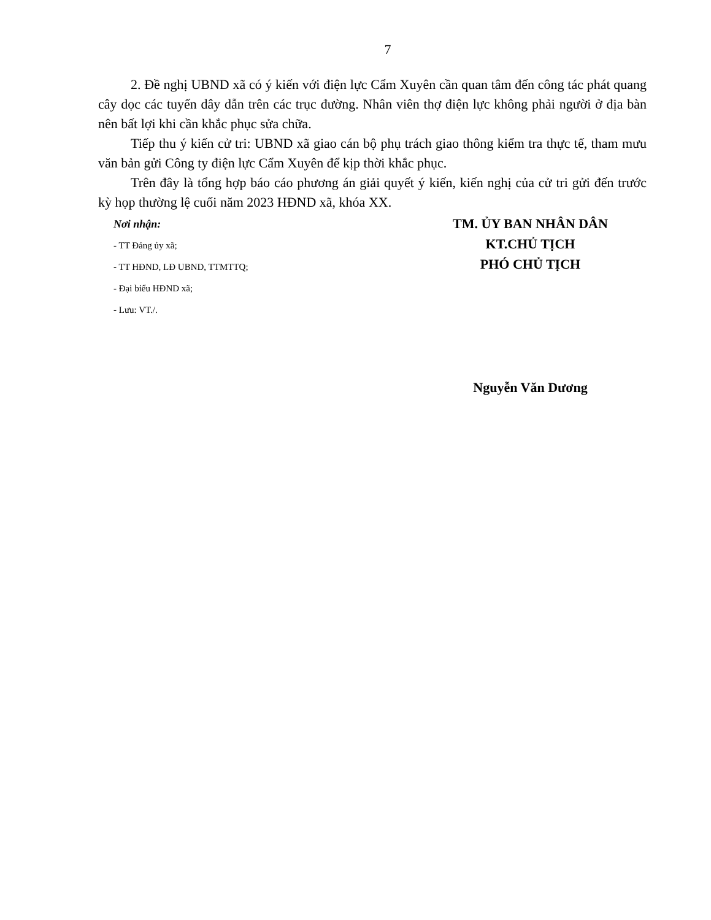7
2. Đề nghị UBND xã có ý kiến với điện lực Cẩm Xuyên cần quan tâm đến công tác phát quang cây dọc các tuyến dây dẫn trên các trục đường. Nhân viên thợ điện lực không phải người ở địa bàn nên bất lợi khi cần khắc phục sửa chữa.
Tiếp thu ý kiến cử tri: UBND xã giao cán bộ phụ trách giao thông kiểm tra thực tế, tham mưu văn bản gửi Công ty điện lực Cẩm Xuyên để kịp thời khắc phục.
Trên đây là tổng hợp báo cáo phương án giải quyết ý kiến, kiến nghị của cử tri gửi đến trước kỳ họp thường lệ cuối năm 2023 HĐND xã, khóa XX.
Nơi nhận:
- TT Đảng ủy xã;
- TT HĐND, LĐ UBND, TTMTTQ;
- Đại biểu HĐND xã;
- Lưu: VT./.
TM. ỦY BAN NHÂN DÂN
KT.CHỦ TỊCH
PHÓ CHỦ TỊCH
Nguyễn Văn Dương